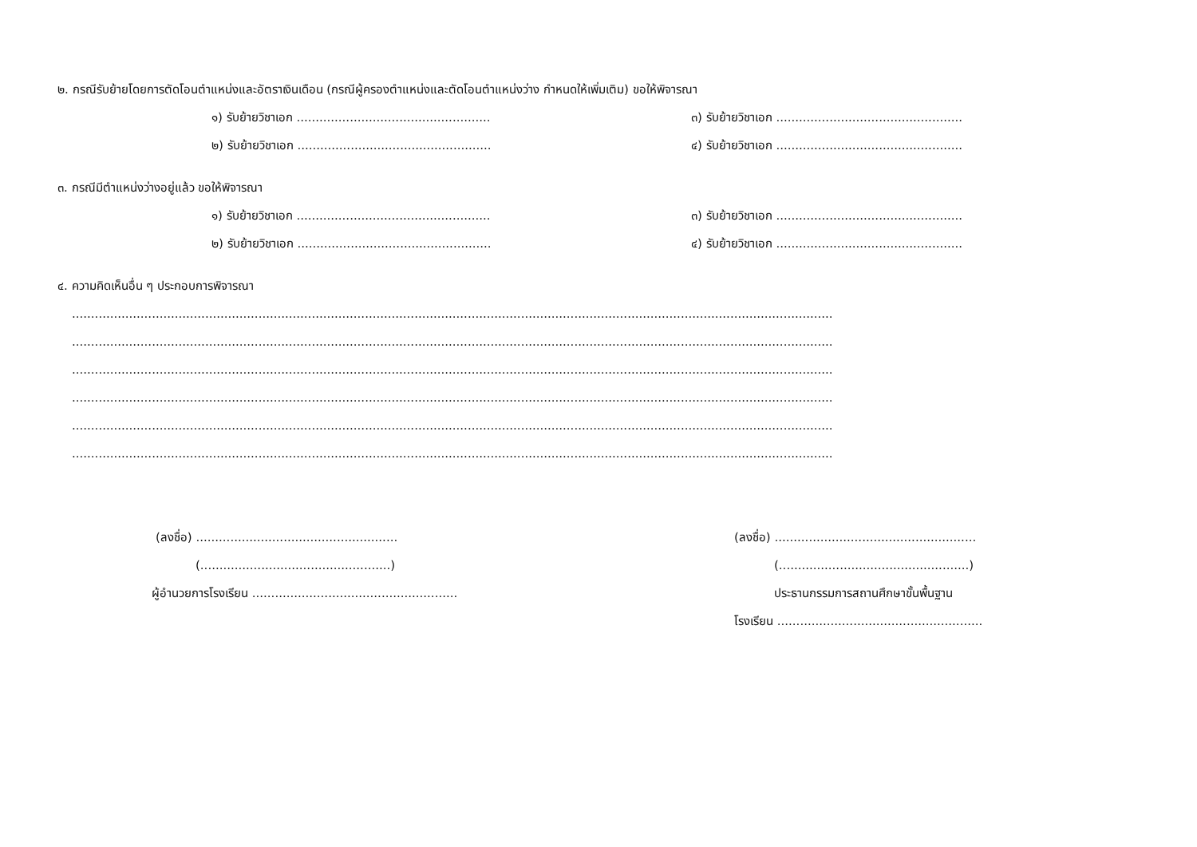๒. กรณีรับย้ายโดยการตัดโอนตำแหน่งและอัตราเงินเดือน (กรณีผู้ครองตำแหน่งและตัดโอนตำแหน่งว่าง กำหนดให้เพิ่มเติม) ขอให้พิจารณา
๑) รับย้ายวิชาเอก ...................................................
๓) รับย้ายวิชาเอก ...................................................
๒) รับย้ายวิชาเอก ...................................................
๔) รับย้ายวิชาเอก ...................................................
๓. กรณีมีตำแหน่งว่างอยู่แล้ว ขอให้พิจารณา
๑) รับย้ายวิชาเอก ...................................................
๓) รับย้ายวิชาเอก ...................................................
๒) รับย้ายวิชาเอก ...................................................
๔) รับย้ายวิชาเอก ...................................................
๔. ความคิดเห็นอื่น ๆ ประกอบการพิจารณา
........................................................................................................................................................................................................
........................................................................................................................................................................................................
........................................................................................................................................................................................................
........................................................................................................................................................................................................
........................................................................................................................................................................................................
........................................................................................................................................................................................................
(ลงชื่อ) .....................................................
(..................................................)
ผู้อำนวยการโรงเรียน ......................................................
(ลงชื่อ) .....................................................
(..................................................)
ประธานกรรมการสถานศึกษาขั้นพื้นฐาน
โรงเรียน ......................................................